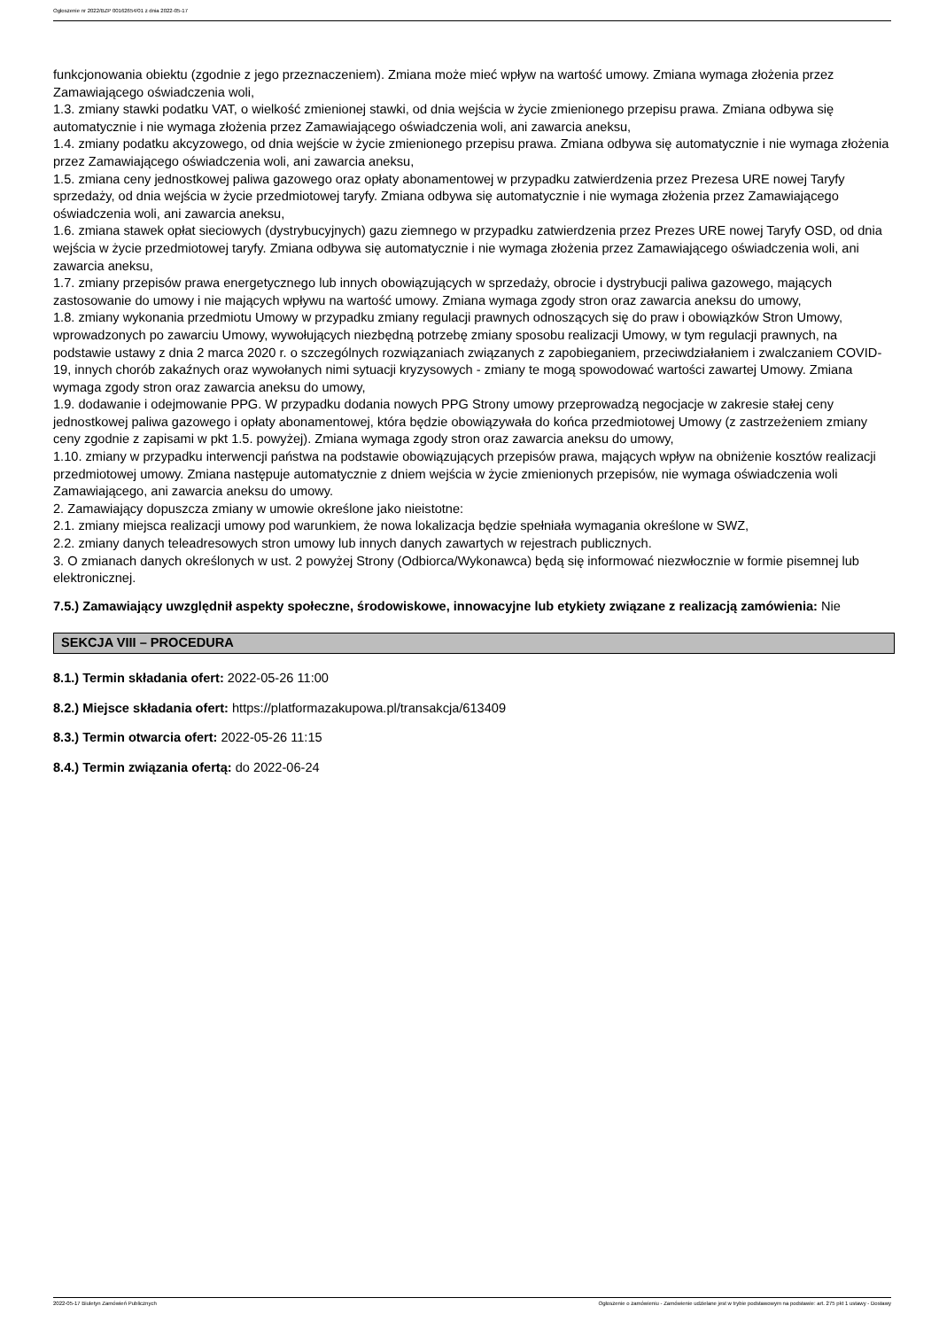Ogłoszenie nr 2022/BZP 00162654/01 z dnia 2022-05-17
funkcjonowania obiektu (zgodnie z jego przeznaczeniem). Zmiana może mieć wpływ na wartość umowy. Zmiana wymaga złożenia przez Zamawiającego oświadczenia woli,
1.3. zmiany stawki podatku VAT, o wielkość zmienionej stawki, od dnia wejścia w życie zmienionego przepisu prawa. Zmiana odbywa się automatycznie i nie wymaga złożenia przez Zamawiającego oświadczenia woli, ani zawarcia aneksu,
1.4. zmiany podatku akcyzowego, od dnia wejście w życie zmienionego przepisu prawa. Zmiana odbywa się automatycznie i nie wymaga złożenia przez Zamawiającego oświadczenia woli, ani zawarcia aneksu,
1.5. zmiana ceny jednostkowej paliwa gazowego oraz opłaty abonamentowej w przypadku zatwierdzenia przez Prezesa URE nowej Taryfy sprzedaży, od dnia wejścia w życie przedmiotowej taryfy. Zmiana odbywa się automatycznie i nie wymaga złożenia przez Zamawiającego oświadczenia woli, ani zawarcia aneksu,
1.6. zmiana stawek opłat sieciowych (dystrybucyjnych) gazu ziemnego w przypadku zatwierdzenia przez Prezes URE nowej Taryfy OSD, od dnia wejścia w życie przedmiotowej taryfy. Zmiana odbywa się automatycznie i nie wymaga złożenia przez Zamawiającego oświadczenia woli, ani zawarcia aneksu,
1.7. zmiany przepisów prawa energetycznego lub innych obowiązujących w sprzedaży, obrocie i dystrybucji paliwa gazowego, mających zastosowanie do umowy i nie mających wpływu na wartość umowy. Zmiana wymaga zgody stron oraz zawarcia aneksu do umowy,
1.8. zmiany wykonania przedmiotu Umowy w przypadku zmiany regulacji prawnych odnoszących się do praw i obowiązków Stron Umowy, wprowadzonych po zawarciu Umowy, wywołujących niezbędną potrzebę zmiany sposobu realizacji Umowy, w tym regulacji prawnych, na podstawie ustawy z dnia 2 marca 2020 r. o szczególnych rozwiązaniach związanych z zapobieganiem, przeciwdziałaniem i zwalczaniem COVID-19, innych chorób zakaźnych oraz wywołanych nimi sytuacji kryzysowych - zmiany te mogą spowodować wartości zawartej Umowy. Zmiana wymaga zgody stron oraz zawarcia aneksu do umowy,
1.9. dodawanie i odejmowanie PPG. W przypadku dodania nowych PPG Strony umowy przeprowadzą negocjacje w zakresie stałej ceny jednostkowej paliwa gazowego i opłaty abonamentowej, która będzie obowiązywała do końca przedmiotowej Umowy (z zastrzeżeniem zmiany ceny zgodnie z zapisami w pkt 1.5. powyżej). Zmiana wymaga zgody stron oraz zawarcia aneksu do umowy,
1.10. zmiany w przypadku interwencji państwa na podstawie obowiązujących przepisów prawa, mających wpływ na obniżenie kosztów realizacji przedmiotowej umowy. Zmiana następuje automatycznie z dniem wejścia w życie zmienionych przepisów, nie wymaga oświadczenia woli Zamawiającego, ani zawarcia aneksu do umowy.
2. Zamawiający dopuszcza zmiany w umowie określone jako nieistotne:
2.1. zmiany miejsca realizacji umowy pod warunkiem, że nowa lokalizacja będzie spełniała wymagania określone w SWZ,
2.2. zmiany danych teleadresowych stron umowy lub innych danych zawartych w rejestrach publicznych.
3. O zmianach danych określonych w ust. 2 powyżej Strony (Odbiorca/Wykonawca) będą się informować niezwłocznie w formie pisemnej lub elektronicznej.
7.5.) Zamawiający uwzględnił aspekty społeczne, środowiskowe, innowacyjne lub etykiety związane z realizacją zamówienia: Nie
SEKCJA VIII – PROCEDURA
8.1.) Termin składania ofert: 2022-05-26 11:00
8.2.) Miejsce składania ofert: https://platformazakupowa.pl/transakcja/613409
8.3.) Termin otwarcia ofert: 2022-05-26 11:15
8.4.) Termin związania ofertą: do 2022-06-24
2022-05-17 Biuletyn Zamówień Publicznych Ogłoszenie o zamówieniu - Zamówienie udzielane jest w trybie podstawowym na podstawie: art. 275 pkt 1 ustawy - Dostawy